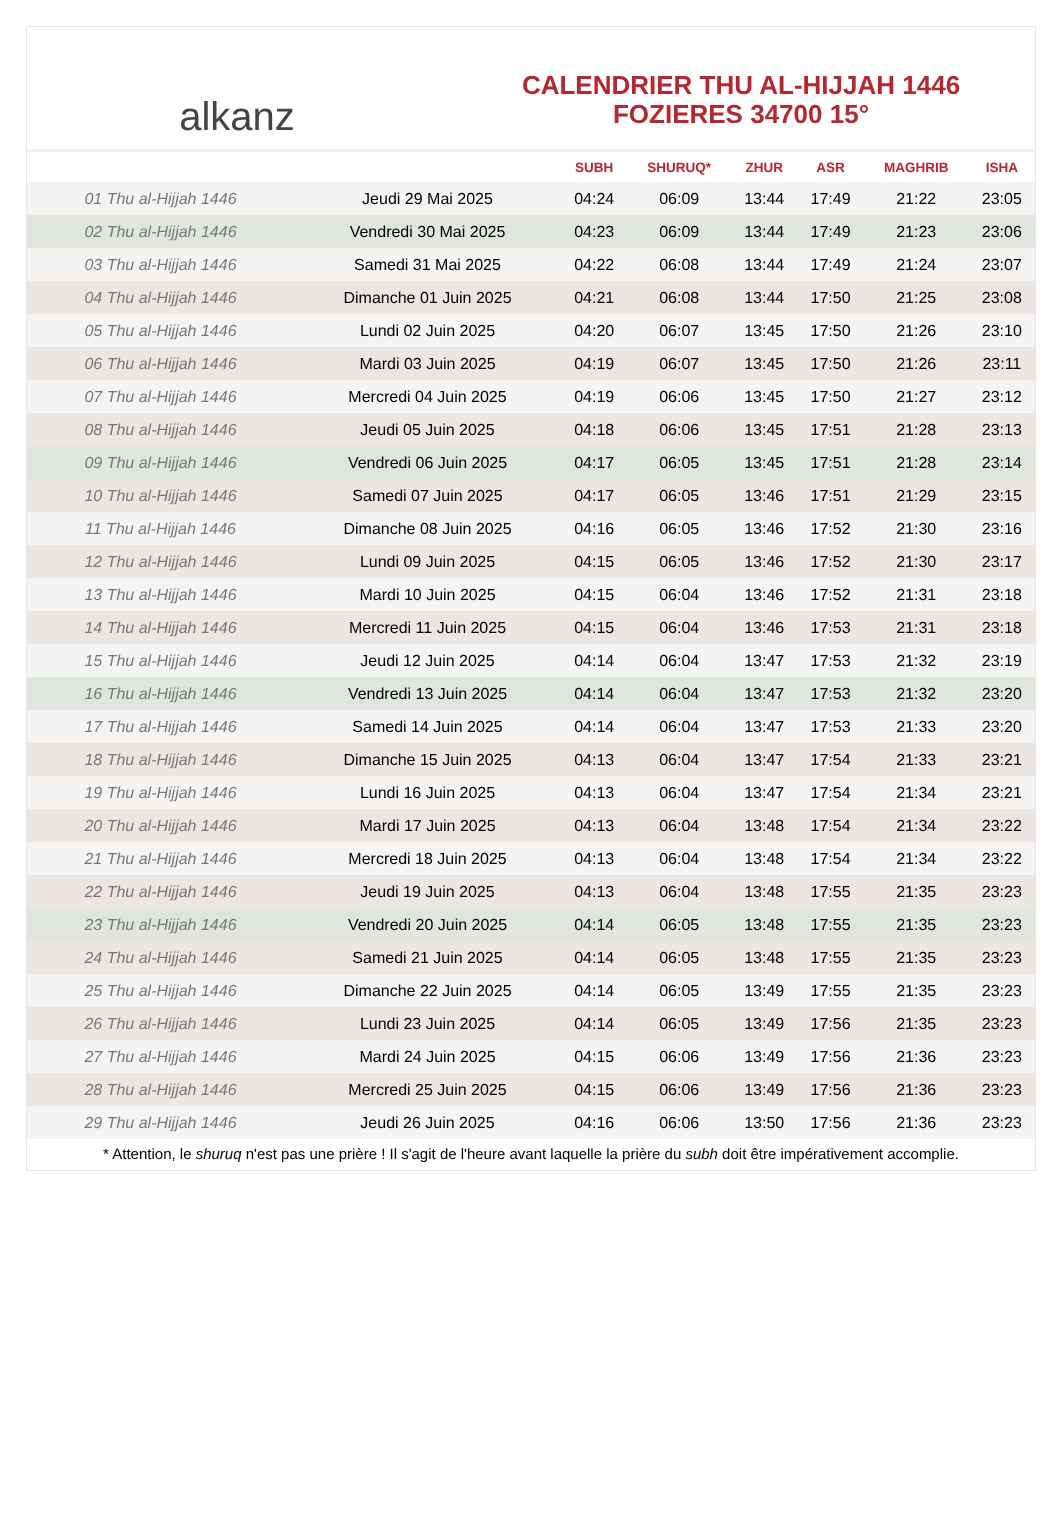alkanz
CALENDRIER THU AL-HIJJAH 1446
FOZIERES 34700 15°
| | | SUBH | SHURUQ* | ZHUR | ASR | MAGHRIB | ISHA |
| --- | --- | --- | --- | --- | --- | --- | --- |
| 01 Thu al-Hijjah 1446 | Jeudi 29 Mai 2025 | 04:24 | 06:09 | 13:44 | 17:49 | 21:22 | 23:05 |
| 02 Thu al-Hijjah 1446 | Vendredi 30 Mai 2025 | 04:23 | 06:09 | 13:44 | 17:49 | 21:23 | 23:06 |
| 03 Thu al-Hijjah 1446 | Samedi 31 Mai 2025 | 04:22 | 06:08 | 13:44 | 17:49 | 21:24 | 23:07 |
| 04 Thu al-Hijjah 1446 | Dimanche 01 Juin 2025 | 04:21 | 06:08 | 13:44 | 17:50 | 21:25 | 23:08 |
| 05 Thu al-Hijjah 1446 | Lundi 02 Juin 2025 | 04:20 | 06:07 | 13:45 | 17:50 | 21:26 | 23:10 |
| 06 Thu al-Hijjah 1446 | Mardi 03 Juin 2025 | 04:19 | 06:07 | 13:45 | 17:50 | 21:26 | 23:11 |
| 07 Thu al-Hijjah 1446 | Mercredi 04 Juin 2025 | 04:19 | 06:06 | 13:45 | 17:50 | 21:27 | 23:12 |
| 08 Thu al-Hijjah 1446 | Jeudi 05 Juin 2025 | 04:18 | 06:06 | 13:45 | 17:51 | 21:28 | 23:13 |
| 09 Thu al-Hijjah 1446 | Vendredi 06 Juin 2025 | 04:17 | 06:05 | 13:45 | 17:51 | 21:28 | 23:14 |
| 10 Thu al-Hijjah 1446 | Samedi 07 Juin 2025 | 04:17 | 06:05 | 13:46 | 17:51 | 21:29 | 23:15 |
| 11 Thu al-Hijjah 1446 | Dimanche 08 Juin 2025 | 04:16 | 06:05 | 13:46 | 17:52 | 21:30 | 23:16 |
| 12 Thu al-Hijjah 1446 | Lundi 09 Juin 2025 | 04:15 | 06:05 | 13:46 | 17:52 | 21:30 | 23:17 |
| 13 Thu al-Hijjah 1446 | Mardi 10 Juin 2025 | 04:15 | 06:04 | 13:46 | 17:52 | 21:31 | 23:18 |
| 14 Thu al-Hijjah 1446 | Mercredi 11 Juin 2025 | 04:15 | 06:04 | 13:46 | 17:53 | 21:31 | 23:18 |
| 15 Thu al-Hijjah 1446 | Jeudi 12 Juin 2025 | 04:14 | 06:04 | 13:47 | 17:53 | 21:32 | 23:19 |
| 16 Thu al-Hijjah 1446 | Vendredi 13 Juin 2025 | 04:14 | 06:04 | 13:47 | 17:53 | 21:32 | 23:20 |
| 17 Thu al-Hijjah 1446 | Samedi 14 Juin 2025 | 04:14 | 06:04 | 13:47 | 17:53 | 21:33 | 23:20 |
| 18 Thu al-Hijjah 1446 | Dimanche 15 Juin 2025 | 04:13 | 06:04 | 13:47 | 17:54 | 21:33 | 23:21 |
| 19 Thu al-Hijjah 1446 | Lundi 16 Juin 2025 | 04:13 | 06:04 | 13:47 | 17:54 | 21:34 | 23:21 |
| 20 Thu al-Hijjah 1446 | Mardi 17 Juin 2025 | 04:13 | 06:04 | 13:48 | 17:54 | 21:34 | 23:22 |
| 21 Thu al-Hijjah 1446 | Mercredi 18 Juin 2025 | 04:13 | 06:04 | 13:48 | 17:54 | 21:34 | 23:22 |
| 22 Thu al-Hijjah 1446 | Jeudi 19 Juin 2025 | 04:13 | 06:04 | 13:48 | 17:55 | 21:35 | 23:23 |
| 23 Thu al-Hijjah 1446 | Vendredi 20 Juin 2025 | 04:14 | 06:05 | 13:48 | 17:55 | 21:35 | 23:23 |
| 24 Thu al-Hijjah 1446 | Samedi 21 Juin 2025 | 04:14 | 06:05 | 13:48 | 17:55 | 21:35 | 23:23 |
| 25 Thu al-Hijjah 1446 | Dimanche 22 Juin 2025 | 04:14 | 06:05 | 13:49 | 17:55 | 21:35 | 23:23 |
| 26 Thu al-Hijjah 1446 | Lundi 23 Juin 2025 | 04:14 | 06:05 | 13:49 | 17:56 | 21:35 | 23:23 |
| 27 Thu al-Hijjah 1446 | Mardi 24 Juin 2025 | 04:15 | 06:06 | 13:49 | 17:56 | 21:36 | 23:23 |
| 28 Thu al-Hijjah 1446 | Mercredi 25 Juin 2025 | 04:15 | 06:06 | 13:49 | 17:56 | 21:36 | 23:23 |
| 29 Thu al-Hijjah 1446 | Jeudi 26 Juin 2025 | 04:16 | 06:06 | 13:50 | 17:56 | 21:36 | 23:23 |
* Attention, le shuruq n'est pas une prière ! Il s'agit de l'heure avant laquelle la prière du subh doit être impérativement accomplie.